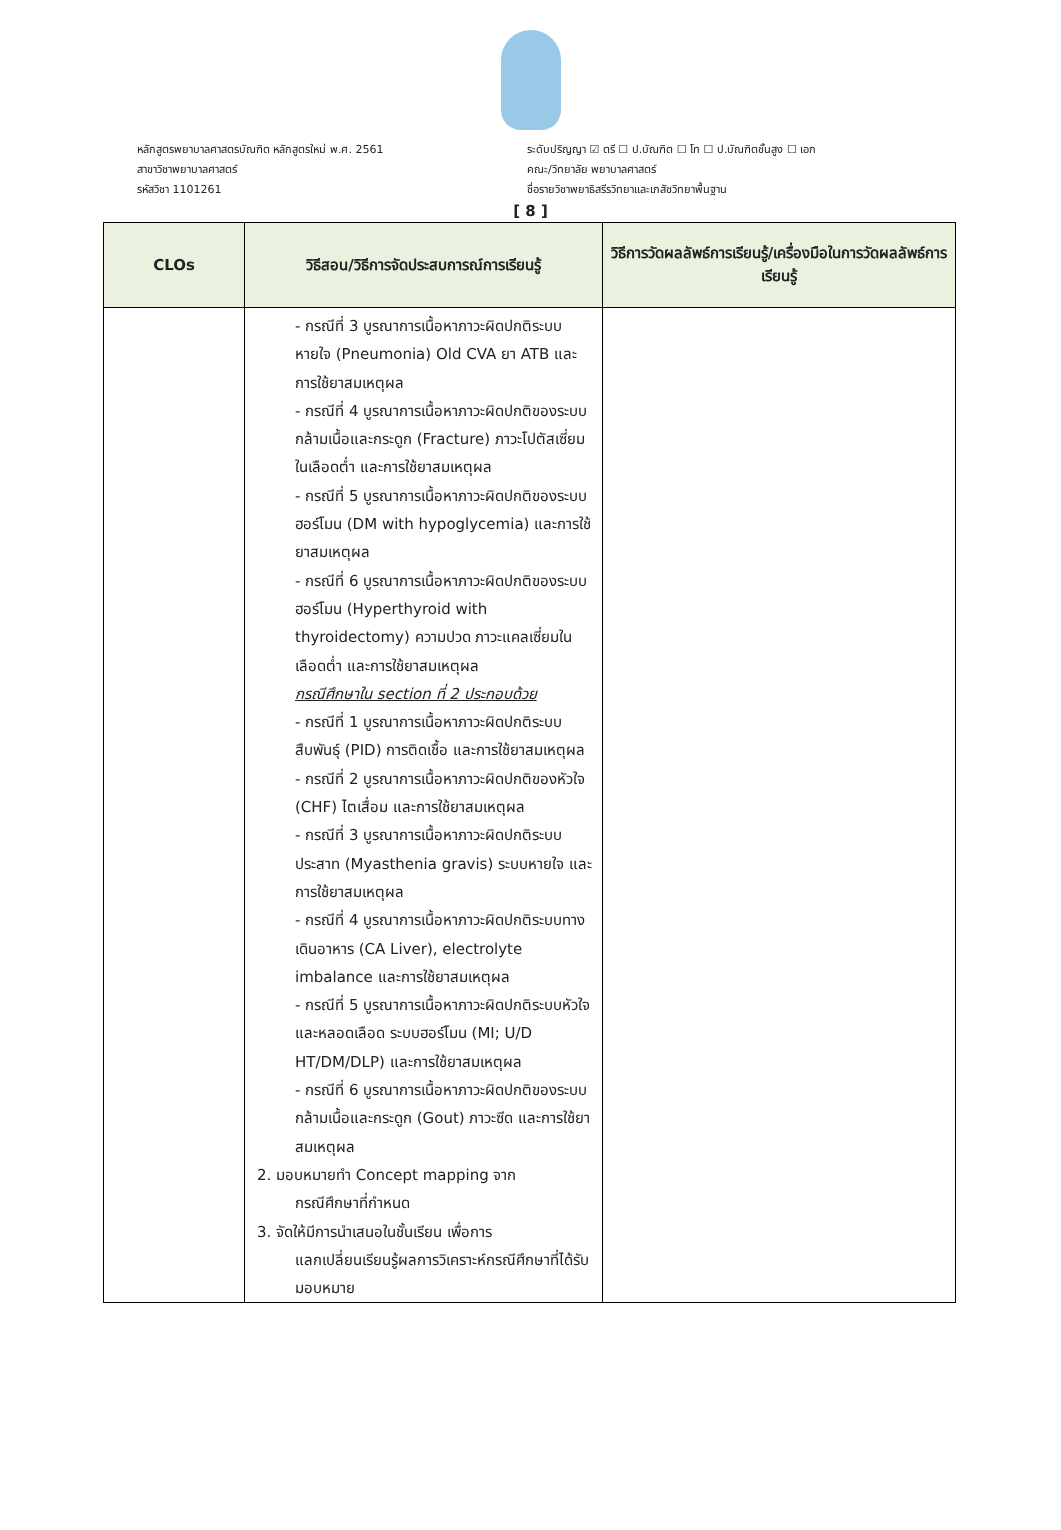หลักสูตรพยาบาลศาสตรบัณฑิต หลักสูตรใหม่ พ.ศ. 2561
สาขาวิชาพยาบาลศาสตร์
รหัสวิชา 1101261
ระดับปริญญา ☑ ตรี ☐ ป.บัณฑิต ☐ โท ☐ ป.บัณฑิตชั้นสูง ☐ เอก
คณะ/วิทยาลัย พยาบาลศาสตร์
ชื่อรายวิชาพยาธิสรีรวิทยาและเภสัชวิทยาพื้นฐาน
[ 8 ]
| CLOs | วิธีสอน/วิธีการจัดประสบการณ์การเรียนรู้ | วิธีการวัดผลลัพธ์การเรียนรู้/เครื่องมือในการวัดผลลัพธ์การเรียนรู้ |
| --- | --- | --- |
| | - กรณีที่ 3 บูรณาการเนื้อหาภาวะผิดปกติระบบหายใจ (Pneumonia) Old CVA ยา ATB และการใช้ยาสมเหตุผล - กรณีที่ 4 บูรณาการเนื้อหาภาวะผิดปกติของระบบกล้ามเนื้อและกระดูก (Fracture) ภาวะโปตัสเซี่ยมในเลือดต่ำ และการใช้ยาสมเหตุผล - กรณีที่ 5 บูรณาการเนื้อหาภาวะผิดปกติของระบบฮอร์โมน (DM with hypoglycemia) และการใช้ยาสมเหตุผล - กรณีที่ 6 บูรณาการเนื้อหาภาวะผิดปกติของระบบฮอร์โมน (Hyperthyroid with thyroidectomy) ความปวด ภาวะแคลเซี่ยมในเลือดต่ำ และการใช้ยาสมเหตุผล กรณีศึกษาใน section ที่ 2 ประกอบด้วย - กรณีที่ 1 บูรณาการเนื้อหาภาวะผิดปกติระบบสืบพันธุ์ (PID) การติดเชื้อ และการใช้ยาสมเหตุผล - กรณีที่ 2 บูรณาการเนื้อหาภาวะผิดปกติของหัวใจ (CHF) ไตเสื่อม และการใช้ยาสมเหตุผล - กรณีที่ 3 บูรณาการเนื้อหาภาวะผิดปกติระบบประสาท (Myasthenia gravis) ระบบหายใจ และการใช้ยาสมเหตุผล - กรณีที่ 4 บูรณาการเนื้อหาภาวะผิดปกติระบบทางเดินอาหาร (CA Liver), electrolyte imbalance และการใช้ยาสมเหตุผล - กรณีที่ 5 บูรณาการเนื้อหาภาวะผิดปกติระบบหัวใจและหลอดเลือด ระบบฮอร์โมน (MI; U/D HT/DM/DLP) และการใช้ยาสมเหตุผล - กรณีที่ 6 บูรณาการเนื้อหาภาวะผิดปกติของระบบกล้ามเนื้อและกระดูก (Gout) ภาวะซีด และการใช้ยาสมเหตุผล 2. มอบหมายทำ Concept mapping จาก กรณีศึกษาที่กำหนด 3. จัดให้มีการนำเสนอในชั้นเรียน เพื่อการ แลกเปลี่ยนเรียนรู้ผลการวิเคราะห์กรณีศึกษาที่ได้รับมอบหมาย | |